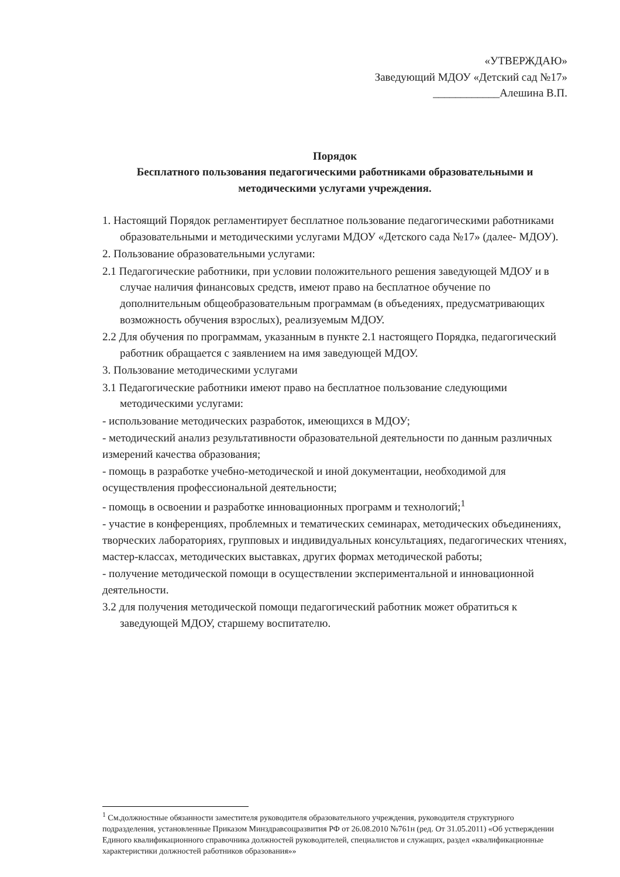«УТВЕРЖДАЮ»
Заведующий МДОУ «Детский сад №17»
____________Алешина В.П.
Порядок
Бесплатного пользования педагогическими работниками образовательными и методическими услугами учреждения.
1. Настоящий Порядок регламентирует бесплатное пользование педагогическими работниками образовательными и методическими услугами МДОУ «Детского сада №17» (далее- МДОУ).
2. Пользование образовательными услугами:
2.1 Педагогические работники, при условии положительного решения заведующей МДОУ и в случае наличия финансовых средств, имеют право на бесплатное обучение по дополнительным общеобразовательным программам (в объедениях, предусматривающих возможность обучения взрослых), реализуемым МДОУ.
2.2 Для обучения по программам, указанным в пункте 2.1 настоящего Порядка, педагогический работник обращается с заявлением на имя заведующей МДОУ.
3. Пользование методическими услугами
3.1 Педагогические работники имеют право на бесплатное пользование следующими методическими услугами:
- использование методических разработок, имеющихся в МДОУ;
- методический анализ результативности образовательной деятельности по данным различных измерений качества образования;
- помощь в разработке учебно-методической и иной документации, необходимой для осуществления профессиональной деятельности;
- помощь в освоении и разработке инновационных программ и технологий;<sup>1</sup>
- участие в конференциях, проблемных и тематических семинарах, методических объединениях, творческих лабораториях, групповых и индивидуальных консультациях, педагогических чтениях, мастер-классах, методических выставках, других формах методической работы;
- получение методической помощи в осуществлении экспериментальной и инновационной деятельности.
3.2 для получения методической помощи педагогический работник может обратиться к заведующей МДОУ, старшему воспитателю.
<sup>1</sup> См.должностные обязанности заместителя руководителя образовательного учреждения, руководителя структурного подразделения, установленные Приказом Минздравсоцразвития РФ от 26.08.2010 №761н (ред. От 31.05.2011) «Об устверждении Единого квалификационного справочника должностей руководителей, специалистов и служащих, раздел «квалификационные характеристики должностей работников образования»»